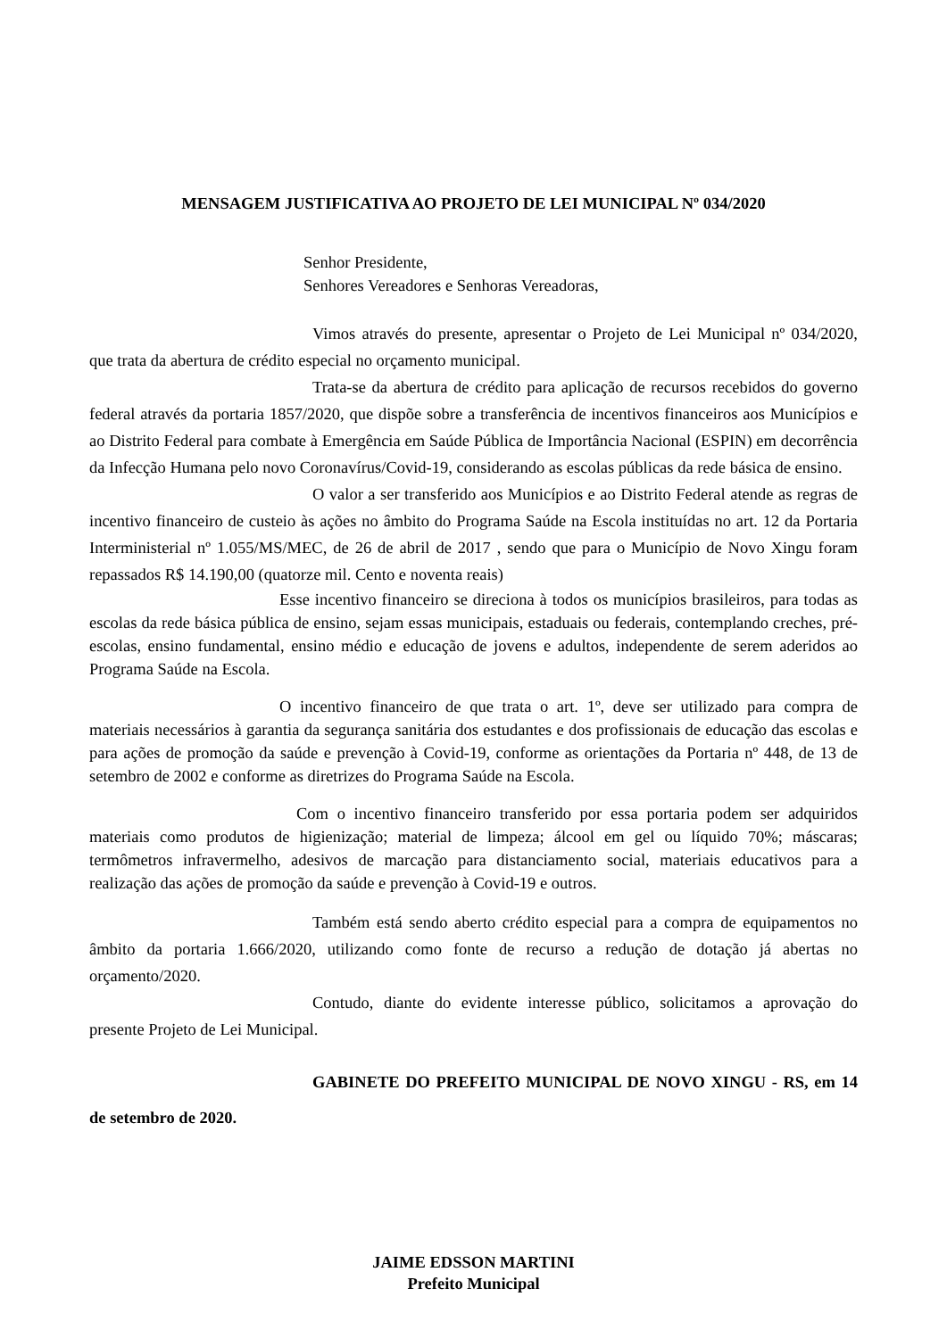MENSAGEM JUSTIFICATIVA AO PROJETO DE LEI MUNICIPAL Nº 034/2020
Senhor Presidente,
Senhores Vereadores e Senhoras Vereadoras,
Vimos através do presente, apresentar o Projeto de Lei Municipal nº 034/2020, que trata da abertura de crédito especial no orçamento municipal.
Trata-se da abertura de crédito para aplicação de recursos recebidos do governo federal através da portaria 1857/2020, que dispõe sobre a transferência de incentivos financeiros aos Municípios e ao Distrito Federal para combate à Emergência em Saúde Pública de Importância Nacional (ESPIN) em decorrência da Infecção Humana pelo novo Coronavírus/Covid-19, considerando as escolas públicas da rede básica de ensino.
O valor a ser transferido aos Municípios e ao Distrito Federal atende as regras de incentivo financeiro de custeio às ações no âmbito do Programa Saúde na Escola instituídas no art. 12 da Portaria Interministerial nº 1.055/MS/MEC, de 26 de abril de 2017 , sendo que para o Município de Novo Xingu foram repassados R$ 14.190,00 (quatorze mil. Cento e noventa reais)
Esse incentivo financeiro se direciona à todos os municípios brasileiros, para todas as escolas da rede básica pública de ensino, sejam essas municipais, estaduais ou federais, contemplando creches, pré-escolas, ensino fundamental, ensino médio e educação de jovens e adultos, independente de serem aderidos ao Programa Saúde na Escola.
O incentivo financeiro de que trata o art. 1º, deve ser utilizado para compra de materiais necessários à garantia da segurança sanitária dos estudantes e dos profissionais de educação das escolas e para ações de promoção da saúde e prevenção à Covid-19, conforme as orientações da Portaria nº 448, de 13 de setembro de 2002 e conforme as diretrizes do Programa Saúde na Escola.
Com o incentivo financeiro transferido por essa portaria podem ser adquiridos materiais como produtos de higienização; material de limpeza; álcool em gel ou líquido 70%; máscaras; termômetros infravermelho, adesivos de marcação para distanciamento social, materiais educativos para a realização das ações de promoção da saúde e prevenção à Covid-19 e outros.
Também está sendo aberto crédito especial para a compra de equipamentos no âmbito da portaria 1.666/2020, utilizando como fonte de recurso a redução de dotação já abertas no orçamento/2020.
Contudo, diante do evidente interesse público, solicitamos a aprovação do presente Projeto de Lei Municipal.
GABINETE DO PREFEITO MUNICIPAL DE NOVO XINGU - RS, em 14 de setembro de 2020.
JAIME EDSSON MARTINI
Prefeito Municipal